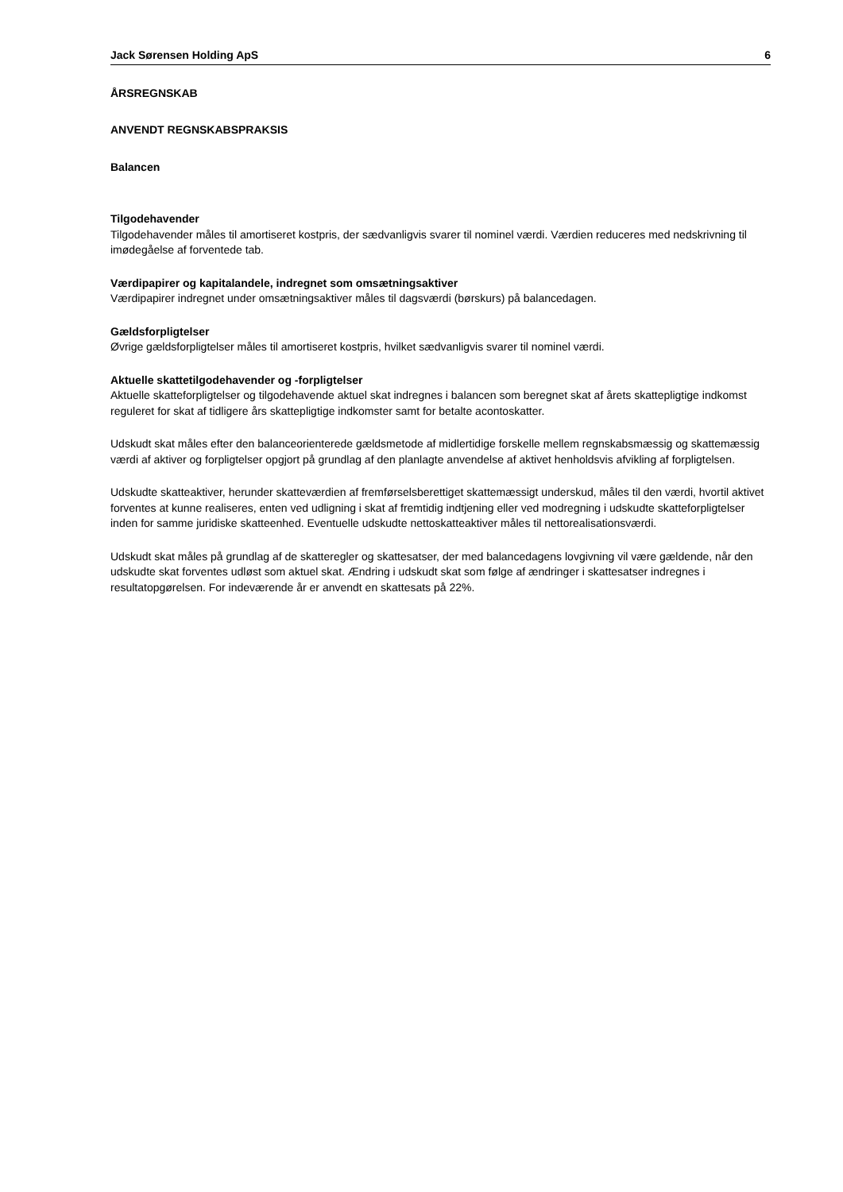Jack Sørensen Holding ApS 6
ÅRSREGNSKAB
ANVENDT REGNSKABSPRAKSIS
Balancen
Tilgodehavender
Tilgodehavender måles til amortiseret kostpris, der sædvanligvis svarer til nominel værdi. Værdien reduceres med nedskrivning til imødegåelse af forventede tab.
Værdipapirer og kapitalandele, indregnet som omsætningsaktiver
Værdipapirer indregnet under omsætningsaktiver måles til dagsværdi (børskurs) på balancedagen.
Gældsforpligtelser
Øvrige gældsforpligtelser måles til amortiseret kostpris, hvilket sædvanligvis svarer til nominel værdi.
Aktuelle skattetilgodehavender og -forpligtelser
Aktuelle skatteforpligtelser og tilgodehavende aktuel skat indregnes i balancen som beregnet skat af årets skattepligtige indkomst reguleret for skat af tidligere års skattepligtige indkomster samt for betalte acontoskatter.
Udskudt skat måles efter den balanceorienterede gældsmetode af midlertidige forskelle mellem regnskabsmæssig og skattemæssig værdi af aktiver og forpligtelser opgjort på grundlag af den planlagte anvendelse af aktivet henholdsvis afvikling af forpligtelsen.
Udskudte skatteaktiver, herunder skatteværdien af fremførselsberettiget skattemæssigt underskud, måles til den værdi, hvortil aktivet forventes at kunne realiseres, enten ved udligning i skat af fremtidig indtjening eller ved modregning i udskudte skatteforpligtelser inden for samme juridiske skatteenhed. Eventuelle udskudte nettoskatteaktiver måles til nettorealisationsværdi.
Udskudt skat måles på grundlag af de skatteregler og skattesatser, der med balancedagens lovgivning vil være gældende, når den udskudte skat forventes udløst som aktuel skat. Ændring i udskudt skat som følge af ændringer i skattesatser indregnes i resultatopgørelsen. For indeværende år er anvendt en skattesats på 22%.